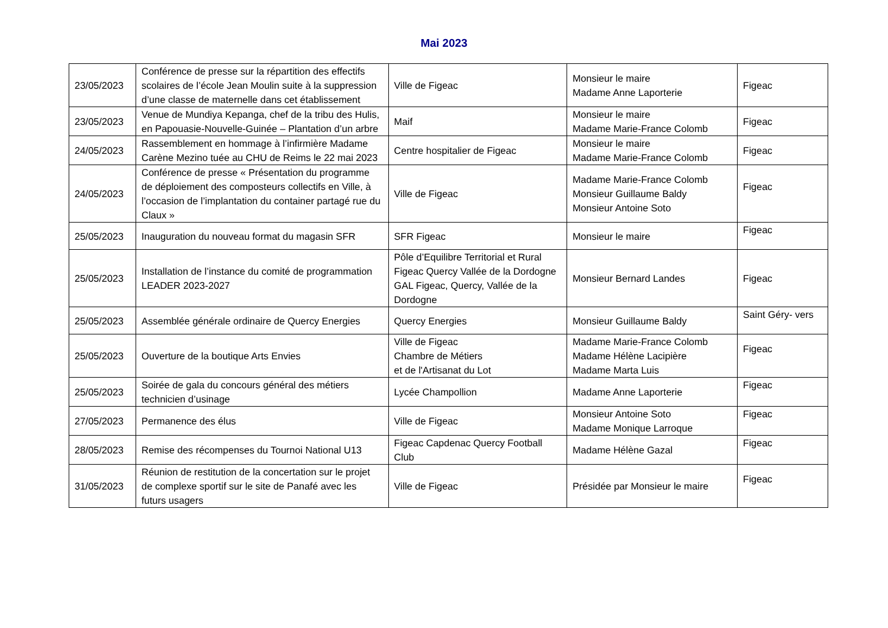Mai 2023
| 23/05/2023 | Conférence de presse sur la répartition des effectifs scolaires de l’école Jean Moulin suite à la suppression d’une classe de maternelle dans cet établissement | Ville de Figeac | Monsieur le maire Madame Anne Laporterie | Figeac |
| 23/05/2023 | Venue de Mundiya Kepanga, chef de la tribu des Hulis, en Papouasie-Nouvelle-Guinée – Plantation d’un arbre | Maif | Monsieur le maire Madame Marie-France Colomb | Figeac |
| 24/05/2023 | Rassemblement en hommage à l’infirmière Madame Carène Mezino tuée au CHU de Reims le 22 mai 2023 | Centre hospitalier de Figeac | Monsieur le maire Madame Marie-France Colomb | Figeac |
| 24/05/2023 | Conférence de presse « Présentation du programme de déploiement des composteurs collectifs en Ville, à l’occasion de l’implantation du container partagé rue du Claux » | Ville de Figeac | Madame Marie-France Colomb Monsieur Guillaume Baldy Monsieur Antoine Soto | Figeac |
| 25/05/2023 | Inauguration du nouveau format du magasin SFR | SFR Figeac | Monsieur le maire | Figeac |
| 25/05/2023 | Installation de l’instance du comité de programmation LEADER 2023-2027 | Pôle d’Equilibre Territorial et Rural Figeac Quercy Vallée de la Dordogne GAL Figeac, Quercy, Vallée de la Dordogne | Monsieur Bernard Landes | Figeac |
| 25/05/2023 | Assemblée générale ordinaire de Quercy Energies | Quercy Energies | Monsieur Guillaume Baldy | Saint Géry- vers |
| 25/05/2023 | Ouverture de la boutique Arts Envies | Ville de Figeac Chambre de Métiers et de l'Artisanat du Lot | Madame Marie-France Colomb Madame Hélène Lacipière Madame Marta Luis | Figeac |
| 25/05/2023 | Soirée de gala du concours général des métiers technicien d’usinage | Lycée Champollion | Madame Anne Laporterie | Figeac |
| 27/05/2023 | Permanence des élus | Ville de Figeac | Monsieur Antoine Soto Madame Monique Larroque | Figeac |
| 28/05/2023 | Remise des récompenses du Tournoi National U13 | Figeac Capdenac Quercy Football Club | Madame Hélène Gazal | Figeac |
| 31/05/2023 | Réunion de restitution de la concertation sur le projet de complexe sportif sur le site de Panafé avec les futurs usagers | Ville de Figeac | Présidée par Monsieur le maire | Figeac |